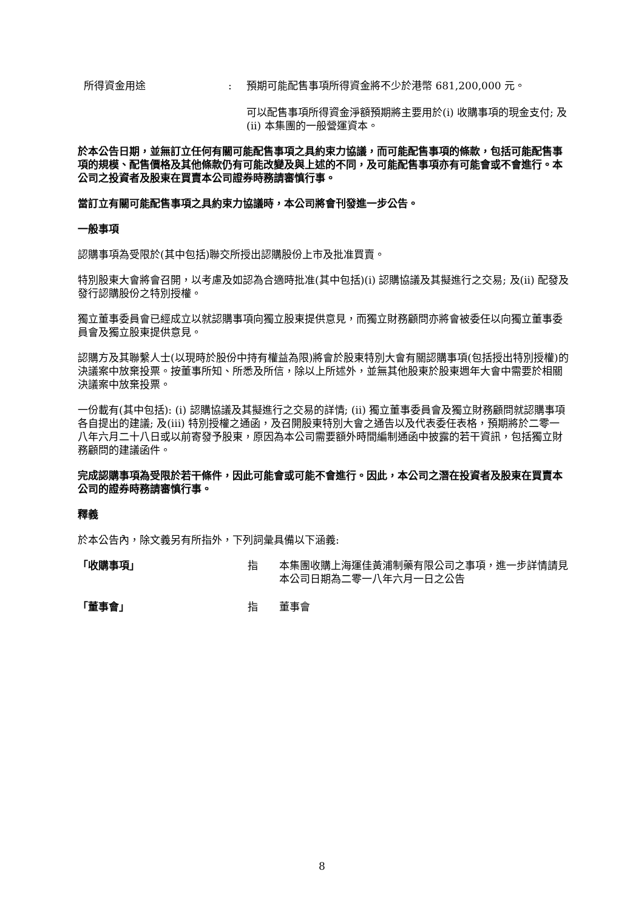所得資金用途 : 預期可能配售事項所得資金將不少於港幣 681,200,000 元。
可以配售事項所得資金淨額預期將主要用於(i) 收購事項的現金支付; 及(ii) 本集團的一般營運資本。
於本公告日期，並無訂立任何有關可能配售事項之具約束力協議，而可能配售事項的條款，包括可能配售事項的規模、配售價格及其他條款仍有可能改變及與上述的不同，及可能配售事項亦有可能會或不會進行。本公司之投資者及股東在買賣本公司證券時務請審慎行事。
當訂立有關可能配售事項之具約束力協議時，本公司將會刊發進一步公告。
一般事項
認購事項為受限於(其中包括)聯交所授出認購股份上市及批准買賣。
特別股東大會將會召開，以考慮及如認為合適時批准(其中包括)(i) 認購協議及其擬進行之交易; 及(ii) 配發及發行認購股份之特別授權。
獨立董事委員會已經成立以就認購事項向獨立股東提供意見，而獨立財務顧問亦將會被委任以向獨立董事委員會及獨立股東提供意見。
認購方及其聯繫人士(以現時於股份中持有權益為限)將會於股東特別大會有關認購事項(包括授出特別授權)的決議案中放棄投票。按董事所知、所悉及所信，除以上所述外，並無其他股東於股東週年大會中需要於相關決議案中放棄投票。
一份載有(其中包括): (i) 認購協議及其擬進行之交易的詳情; (ii) 獨立董事委員會及獨立財務顧問就認購事項各自提出的建議; 及(iii) 特別授權之通函，及召開股東特別大會之通告以及代表委任表格，預期將於二零一八年六月二十八日或以前寄發予股東，原因為本公司需要額外時間編制通函中披露的若干資訊，包括獨立財務顧問的建議函件。
完成認購事項為受限於若干條件，因此可能會或可能不會進行。因此，本公司之潛在投資者及股東在買賣本公司的證券時務請審慎行事。
釋義
於本公告內，除文義另有所指外，下列詞彙具備以下涵義:
「收購事項」 指 本集團收購上海運佳黃浦制藥有限公司之事項，進一步詳情請見本公司日期為二零一八年六月一日之公告
「董事會」 指 董事會
8